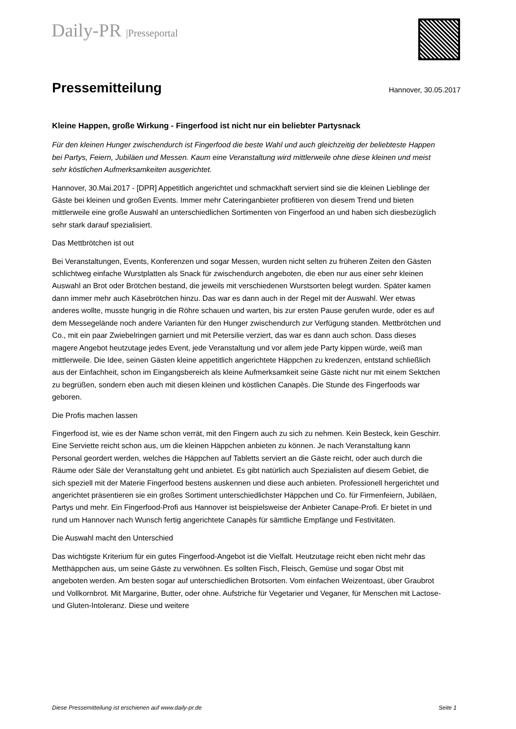Daily-PR |Presseportal
Pressemitteilung
Hannover, 30.05.2017
Kleine Happen, große Wirkung - Fingerfood ist nicht nur ein beliebter Partysnack
Für den kleinen Hunger zwischendurch ist Fingerfood die beste Wahl und auch gleichzeitig der beliebteste Happen bei Partys, Feiern, Jubiläen und Messen. Kaum eine Veranstaltung wird mittlerweile ohne diese kleinen und meist sehr köstlichen Aufmerksamkeiten ausgerichtet.
Hannover, 30.Mai.2017 - [DPR] Appetitlich angerichtet und schmackhaft serviert sind sie die kleinen Lieblinge der Gäste bei kleinen und großen Events. Immer mehr Cateringanbieter profitieren von diesem Trend und bieten mittlerweile eine große Auswahl an unterschiedlichen Sortimenten von Fingerfood an und haben sich diesbezüglich sehr stark darauf spezialisiert.
Das Mettbrötchen ist out
Bei Veranstaltungen, Events, Konferenzen und sogar Messen, wurden nicht selten zu früheren Zeiten den Gästen schlichtweg einfache Wurstplatten als Snack für zwischendurch angeboten, die eben nur aus einer sehr kleinen Auswahl an Brot oder Brötchen bestand, die jeweils mit verschiedenen Wurstsorten belegt wurden. Später kamen dann immer mehr auch Käsebrötchen hinzu. Das war es dann auch in der Regel mit der Auswahl. Wer etwas anderes wollte, musste hungrig in die Röhre schauen und warten, bis zur ersten Pause gerufen wurde, oder es auf dem Messegelände noch andere Varianten für den Hunger zwischendurch zur Verfügung standen. Mettbrötchen und Co., mit ein paar Zwiebelringen garniert und mit Petersilie verziert, das war es dann auch schon. Dass dieses magere Angebot heutzutage jedes Event, jede Veranstaltung und vor allem jede Party kippen würde, weiß man mittlerweile. Die Idee, seinen Gästen kleine appetitlich angerichtete Häppchen zu kredenzen, entstand schließlich aus der Einfachheit, schon im Eingangsbereich als kleine Aufmerksamkeit seine Gäste nicht nur mit einem Sektchen zu begrüßen, sondern eben auch mit diesen kleinen und köstlichen Canapès. Die Stunde des Fingerfoods war geboren.
Die Profis machen lassen
Fingerfood ist, wie es der Name schon verrät, mit den Fingern auch zu sich zu nehmen. Kein Besteck, kein Geschirr. Eine Serviette reicht schon aus, um die kleinen Häppchen anbieten zu können. Je nach Veranstaltung kann Personal geordert werden, welches die Häppchen auf Tabletts serviert an die Gäste reicht, oder auch durch die Räume oder Säle der Veranstaltung geht und anbietet. Es gibt natürlich auch Spezialisten auf diesem Gebiet, die sich speziell mit der Materie Fingerfood bestens auskennen und diese auch anbieten. Professionell hergerichtet und angerichtet präsentieren sie ein großes Sortiment unterschiedlichster Häppchen und Co. für Firmenfeiern, Jubiläen, Partys und mehr. Ein Fingerfood-Profi aus Hannover ist beispielsweise der Anbieter Canape-Profi. Er bietet in und rund um Hannover nach Wunsch fertig angerichtete Canapès für sämtliche Empfänge und Festivitäten.
Die Auswahl macht den Unterschied
Das wichtigste Kriterium für ein gutes Fingerfood-Angebot ist die Vielfalt. Heutzutage reicht eben nicht mehr das Metthäppchen aus, um seine Gäste zu verwöhnen. Es sollten Fisch, Fleisch, Gemüse und sogar Obst mit angeboten werden. Am besten sogar auf unterschiedlichen Brotsorten. Vom einfachen Weizentoast, über Graubrot und Vollkornbrot. Mit Margarine, Butter, oder ohne. Aufstriche für Vegetarier und Veganer, für Menschen mit Lactose- und Gluten-Intoleranz. Diese und weitere
Diese Pressemitteilung ist erschienen auf www.daily-pr.de Seite 1